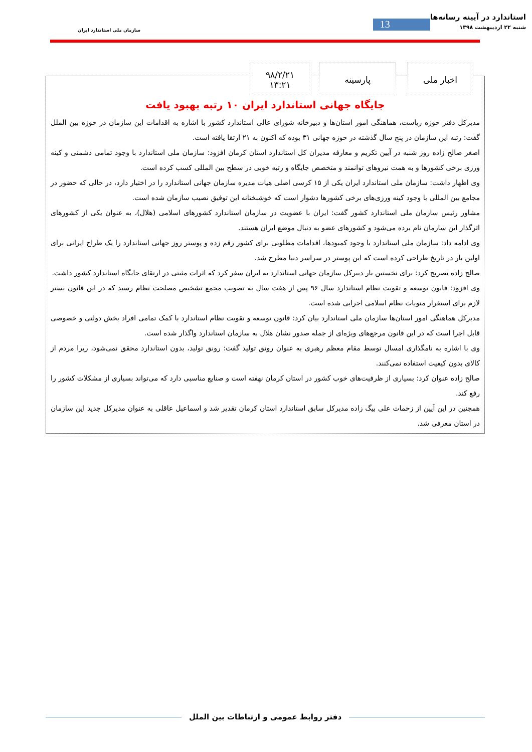استاندارد در آیینه رسانه‌ها
شنبه ۲۲ اردیبهشت ۱۳۹۸
13
سازمان ملی استاندارد ایران
جایگاه جهانی استاندارد ایران ۱۰ رتبه بهبود یافت
مدیرکل دفتر حوزه ریاست، هماهنگی امور استان‌ها و دبیرخانه شورای عالی استاندارد کشور با اشاره به اقدامات این سازمان در حوزه بین الملل گفت: رتبه این سازمان در پنج سال گذشته در حوزه جهانی ۳۱ بوده که اکنون به ۲۱ ارتقا یافته است.
اصغر صالح زاده روز شنبه در آیین تکریم و معارفه مدیران کل استاندارد استان کرمان افزود: سازمان ملی استاندارد با وجود تمامی دشمنی و کینه ورزی برخی کشورها و به همت نیروهای توانمند و متخصص جایگاه و رتبه خوبی در سطح بین المللی کسب کرده است.
وی اظهار داشت: سازمان ملی استاندارد ایران یکی از ۱۵ کرسی اصلی هیات مدیره سازمان جهانی استاندارد را در اختیار دارد، در حالی که حضور در مجامع بین المللی با وجود کینه ورزی‌های برخی کشورها دشوار است که خوشبختانه این توفیق نصیب سازمان شده است.
مشاور رئیس سازمان ملی استاندارد کشور گفت: ایران با عضویت در سازمان استاندارد کشورهای اسلامی (هلال)، به عنوان یکی از کشورهای اثرگذار این سازمان نام برده می‌شود و کشورهای عضو به دنبال موضع ایران هستند.
وی ادامه داد: سازمان ملی استاندارد با وجود کمبودها، اقدامات مطلوبی برای کشور رقم زده و پوستر روز جهانی استاندارد را یک طراح ایرانی برای اولین بار در تاریخ طراحی کرده است که این پوستر در سراسر دنیا مطرح شد.
صالح زاده تصریح کرد: برای نخستین بار دبیرکل سازمان جهانی استاندارد به ایران سفر کرد که اثرات مثبتی در ارتقای جایگاه استاندارد کشور داشت.
وی افزود: قانون توسعه و تقویت نظام استاندارد سال ۹۶ پس از هفت سال به تصویب مجمع تشخیص مصلحت نظام رسید که در این قانون بستر لازم برای استقرار منویات نظام اسلامی اجرایی شده است.
مدیرکل هماهنگی امور استان‌ها سازمان ملی استاندارد بیان کرد: قانون توسعه و تقویت نظام استاندارد با کمک تمامی افراد بخش دولتی و خصوصی قابل اجرا است که در این قانون مرجع‌های ویژه‌ای از جمله صدور نشان هلال به سازمان استاندارد واگذار شده است.
وی با اشاره به نامگذاری امسال توسط مقام معظم رهبری به عنوان رونق تولید گفت: رونق تولید، بدون استاندارد محقق نمی‌شود، زیرا مردم از کالای بدون کیفیت استفاده نمی‌کنند.
صالح زاده عنوان کرد: بسیاری از ظرفیت‌های خوب کشور در استان کرمان نهفته است و صنایع مناسبی دارد که می‌تواند بسیاری از مشکلات کشور را رفع کند.
همچنین در این آیین از زحمات علی بیگ زاده مدیرکل سابق استاندارد استان کرمان تقدیر شد و اسماعیل عاقلی به عنوان مدیرکل جدید این سازمان در استان معرفی شد.
اخبار ملی پارسینه ۹۸/۲/۲۱
۱۳:۲۱
دفتر روابط عمومی و ارتباطات بین الملل